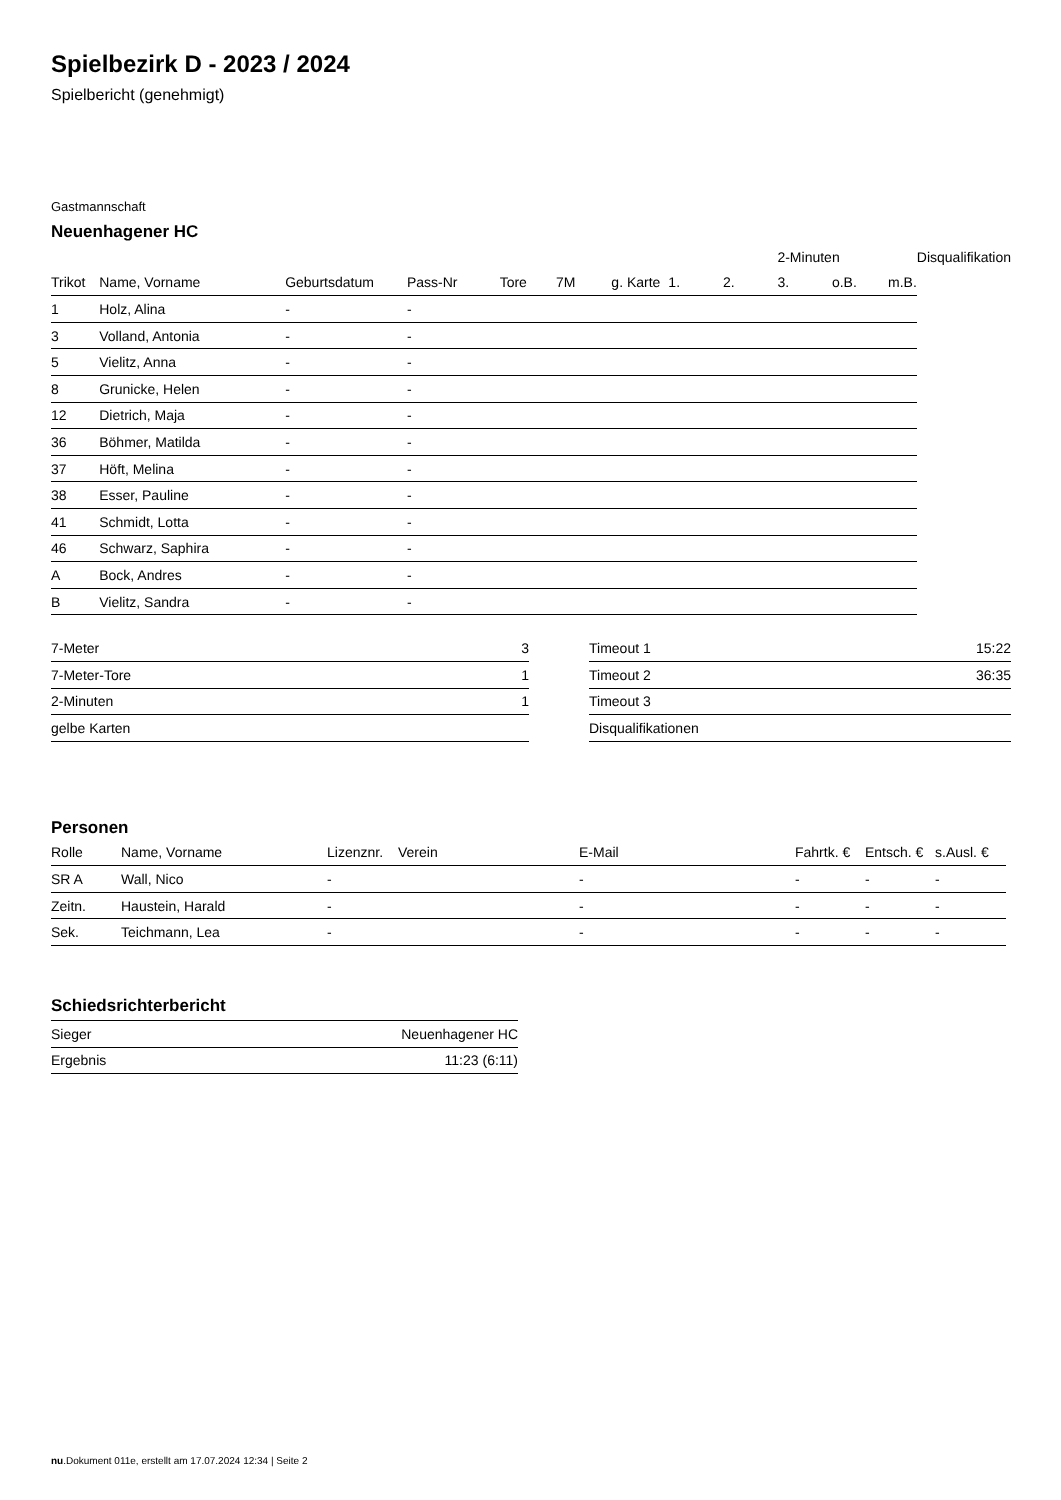Spielbezirk D - 2023 / 2024
Spielbericht (genehmigt)
Gastmannschaft
Neuenhagener HC
| | | | | | | | | | 2-Minuten | | | Disqualifikation |
| --- | --- | --- | --- | --- | --- | --- | --- | --- | --- | --- | --- | --- |
| Trikot | Name, Vorname | Geburtsdatum | Pass-Nr | Tore | 7M | g. Karte | 1. | 2. | 3. | o.B. | m.B. | |
| 1 | Holz, Alina | - | - | | | | | | | | | |
| 3 | Volland, Antonia | - | - | | | | | | | | | |
| 5 | Vielitz, Anna | - | - | | | | | | | | | |
| 8 | Grunicke, Helen | - | - | | | | | | | | | |
| 12 | Dietrich, Maja | - | - | | | | | | | | | |
| 36 | Böhmer, Matilda | - | - | | | | | | | | | |
| 37 | Höft, Melina | - | - | | | | | | | | | |
| 38 | Esser, Pauline | - | - | | | | | | | | | |
| 41 | Schmidt, Lotta | - | - | | | | | | | | | |
| 46 | Schwarz, Saphira | - | - | | | | | | | | | |
| A | Bock, Andres | - | - | | | | | | | | | |
| B | Vielitz, Sandra | - | - | | | | | | | | | |
| 7-Meter | 3 |
| 7-Meter-Tore | 1 |
| 2-Minuten | 1 |
| gelbe Karten | |
| Timeout 1 | 15:22 |
| Timeout 2 | 36:35 |
| Timeout 3 | |
| Disqualifikationen | |
Personen
| Rolle | Name, Vorname | Lizenznr. | Verein | E-Mail | Fahrtk. € | Entsch. € | s.Ausl. € |
| --- | --- | --- | --- | --- | --- | --- | --- |
| SR A | Wall, Nico | - | | - | - | - | - |
| Zeitn. | Haustein, Harald | - | | - | - | - | - |
| Sek. | Teichmann, Lea | - | | - | - | - | - |
Schiedsrichterbericht
| Sieger | Neuenhagener HC |
| Ergebnis | 11:23 (6:11) |
nu.Dokument 011e, erstellt am 17.07.2024 12:34 | Seite 2